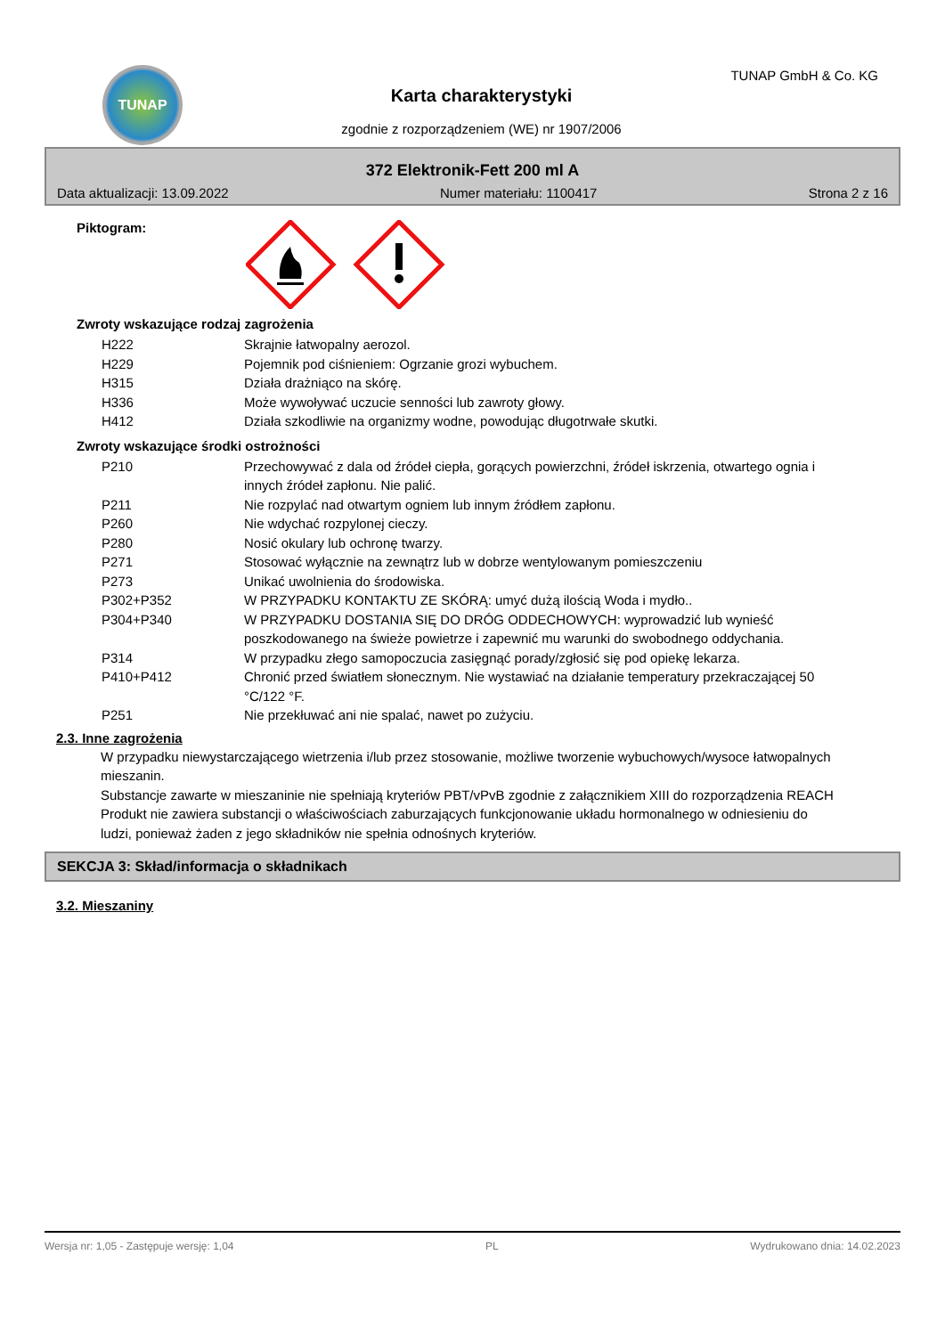TUNAP TUNAP GmbH & Co. KG
Karta charakterystyki
zgodnie z rozporządzeniem (WE) nr 1907/2006
372 Elektronik-Fett 200 ml A
Data aktualizacji: 13.09.2022 Numer materiału: 1100417 Strona 2 z 16
Piktogram:
Zwroty wskazujące rodzaj zagrożenia
H222 Skrajnie łatwopalny aerozol.
H229 Pojemnik pod ciśnieniem: Ogrzanie grozi wybuchem.
H315 Działa drażniąco na skórę.
H336 Może wywoływać uczucie senności lub zawroty głowy.
H412 Działa szkodliwie na organizmy wodne, powodując długotrwałe skutki.
Zwroty wskazujące środki ostrożności
P210 Przechowywać z dala od źródeł ciepła, gorących powierzchni, źródeł iskrzenia, otwartego ognia i innych źródeł zapłonu. Nie palić.
P211 Nie rozpylać nad otwartym ogniem lub innym źródłem zapłonu.
P260 Nie wdychać rozpylonej cieczy.
P280 Nosić okulary lub ochronę twarzy.
P271 Stosować wyłącznie na zewnątrz lub w dobrze wentylowanym pomieszczeniu
P273 Unikać uwolnienia do środowiska.
P302+P352 W PRZYPADKU KONTAKTU ZE SKÓRĄ: umyć dużą ilością Woda i mydło..
P304+P340 W PRZYPADKU DOSTANIA SIĘ DO DRÓG ODDECHOWYCH: wyprowadzić lub wynieść poszkodowanego na świeże powietrze i zapewnić mu warunki do swobodnego oddychania.
P314 W przypadku złego samopoczucia zasięgnąć porady/zgłosić się pod opiekę lekarza.
P410+P412 Chronić przed światłem słonecznym. Nie wystawiać na działanie temperatury przekraczającej 50 °C/122 °F.
P251 Nie przekłuwać ani nie spalać, nawet po zużyciu.
2.3. Inne zagrożenia
W przypadku niewystarczającego wietrzenia i/lub przez stosowanie, możliwe tworzenie wybuchowych/wysoce łatwopalnych mieszanin.
Substancje zawarte w mieszaninie nie spełniają kryteriów PBT/vPvB zgodnie z załącznikiem XIII do rozporządzenia REACH Produkt nie zawiera substancji o właściwościach zaburzających funkcjonowanie układu hormonalnego w odniesieniu do ludzi, ponieważ żaden z jego składników nie spełnia odnośnych kryteriów.
SEKCJA 3: Skład/informacja o składnikach
3.2. Mieszaniny
Wersja nr: 1,05 - Zastępuje wersję: 1,04 PL Wydrukowano dnia: 14.02.2023